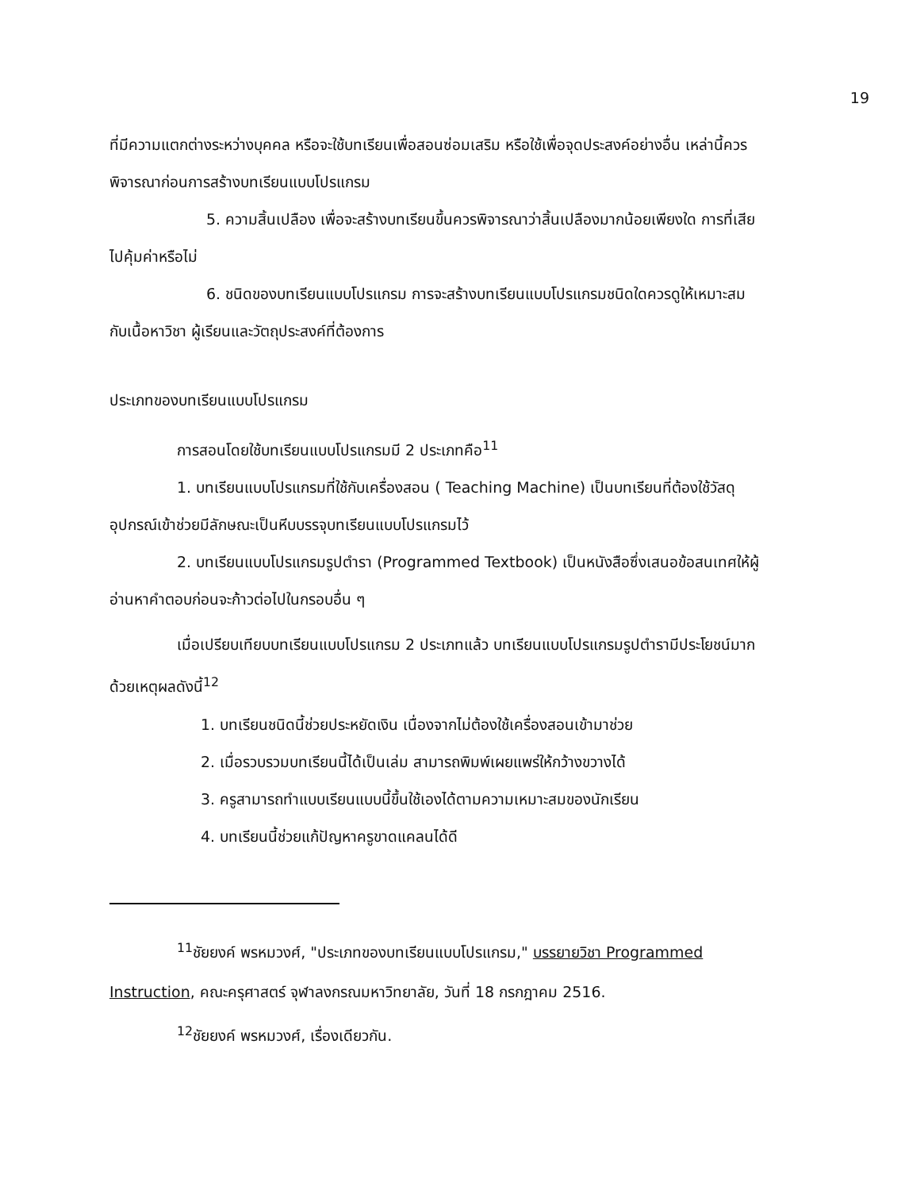19
ที่มีความแตกต่างระหว่างบุคคล หรือจะใช้บทเรียนเพื่อสอนซ่อมเสริม หรือใช้เพื่อจุดประสงค์อย่างอื่น เหล่านี้ควรพิจารณาก่อนการสร้างบทเรียนแบบโปรแกรม
5. ความสิ้นเปลือง เพื่อจะสร้างบทเรียนขึ้นควรพิจารณาว่าสิ้นเปลืองมากน้อยเพียงใด การที่เสียไปคุ้มค่าหรือไม่
6. ชนิดของบทเรียนแบบโปรแกรม การจะสร้างบทเรียนแบบโปรแกรมชนิดใดควรดูให้เหมาะสมกับเนื้อหาวิชา ผู้เรียนและวัตถุประสงค์ที่ต้องการ
ประเภทของบทเรียนแบบโปรแกรม
การสอนโดยใช้บทเรียนแบบโปรแกรมมี 2 ประเภทคือ<sup>11</sup>
1. บทเรียนแบบโปรแกรมที่ใช้กับเครื่องสอน ( Teaching Machine) เป็นบทเรียนที่ต้องใช้วัสดุอุปกรณ์เข้าช่วยมีลักษณะเป็นหีบบรรจุบทเรียนแบบโปรแกรมไว้
2. บทเรียนแบบโปรแกรมรูปตำรา (Programmed Textbook) เป็นหนังสือซึ่งเสนอข้อสนเทศให้ผู้อ่านหาคำตอบก่อนจะก้าวต่อไปในกรอบอื่น ๆ
เมื่อเปรียบเทียบบทเรียนแบบโปรแกรม 2 ประเภทแล้ว บทเรียนแบบโปรแกรมรูปตำรามีประโยชน์มากด้วยเหตุผลดังนี้<sup>12</sup>
1. บทเรียนชนิดนี้ช่วยประหยัดเงิน เนื่องจากไม่ต้องใช้เครื่องสอนเข้ามาช่วย
2. เมื่อรวบรวมบทเรียนนี้ได้เป็นเล่ม สามารถพิมพ์เผยแพร่ให้กว้างขวางได้
3. ครูสามารถทำแบบเรียนแบบนี้ขึ้นใช้เองได้ตามความเหมาะสมของนักเรียน
4. บทเรียนนี้ช่วยแก้ปัญหาครูขาดแคลนได้ดี
<sup>11</sup> ชัยยงค์ พรหมวงศ์, "ประเภทของบทเรียนแบบโปรแกรม," บรรยายวิชา Programmed Instruction, คณะครุศาสตร์ จุฬาลงกรณมหาวิทยาลัย, วันที่ 18 กรกฎาคม 2516.
<sup>12</sup> ชัยยงค์ พรหมวงศ์, เรื่องเดียวกัน.